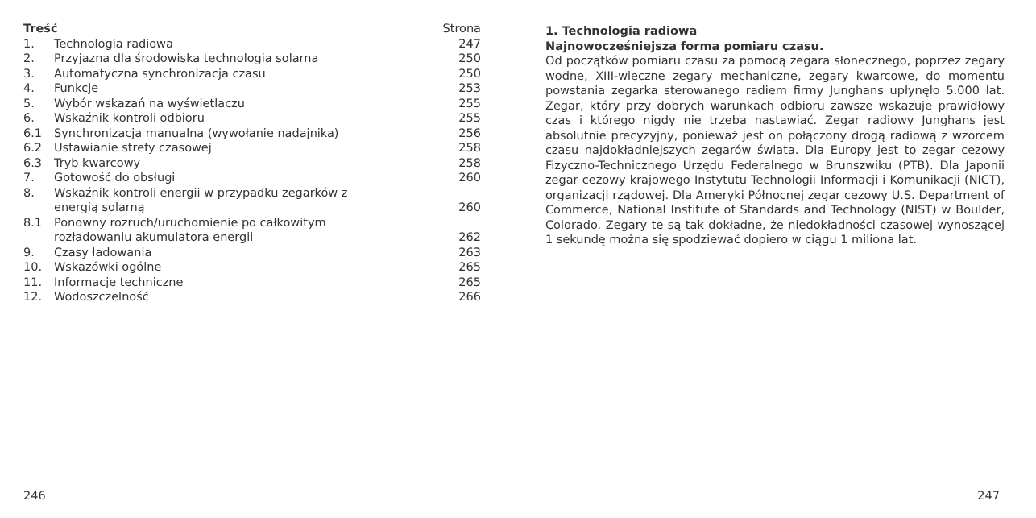| Treść | | Strona |
| --- | --- | --- |
| 1. | Technologia radiowa | 247 |
| 2. | Przyjazna dla środowiska technologia solarna | 250 |
| 3. | Automatyczna synchronizacja czasu | 250 |
| 4. | Funkcje | 253 |
| 5. | Wybór wskazań na wyświetlaczu | 255 |
| 6. | Wskaźnik kontroli odbioru | 255 |
| 6.1 | Synchronizacja manualna (wywołanie nadajnika) | 256 |
| 6.2 | Ustawianie strefy czasowej | 258 |
| 6.3 | Tryb kwarcowy | 258 |
| 7. | Gotowość do obsługi | 260 |
| 8. | Wskaźnik kontroli energii w przypadku zegarków z energią solarną | 260 |
| 8.1 | Ponowny rozruch/uruchomienie po całkowitym rozładowaniu akumulatora energii | 262 |
| 9. | Czasy ładowania | 263 |
| 10. | Wskazówki ogólne | 265 |
| 11. | Informacje techniczne | 265 |
| 12. | Wodoszczelność | 266 |
1. Technologia radiowa
Najnowocześniejsza forma pomiaru czasu.
Od początków pomiaru czasu za pomocą zegara słonecznego, poprzez zegary wodne, XIII-wieczne zegary mechaniczne, zegary kwarcowe, do momentu powstania zegarka sterowanego radiem firmy Junghans upłynęło 5.000 lat. Zegar, który przy dobrych warunkach odbioru zawsze wskazuje prawidłowy czas i którego nigdy nie trzeba nastawiać. Zegar radiowy Junghans jest absolutnie precyzyjny, ponieważ jest on połączony drogą radiową z wzorcem czasu najdokładniejszych zegarów świata. Dla Europy jest to zegar cezowy Fizyczno-Technicznego Urzędu Federalnego w Brunszwiku (PTB). Dla Japonii zegar cezowy krajowego Instytutu Technologii Informacji i Komunikacji (NICT), organizacji rządowej. Dla Ameryki Północnej zegar cezowy U.S. Department of Commerce, National Institute of Standards and Technology (NIST) w Boulder, Colorado. Zegary te są tak dokładne, że niedokładności czasowej wynoszącej 1 sekundę można się spodziewać dopiero w ciągu 1 miliona lat.
246 247